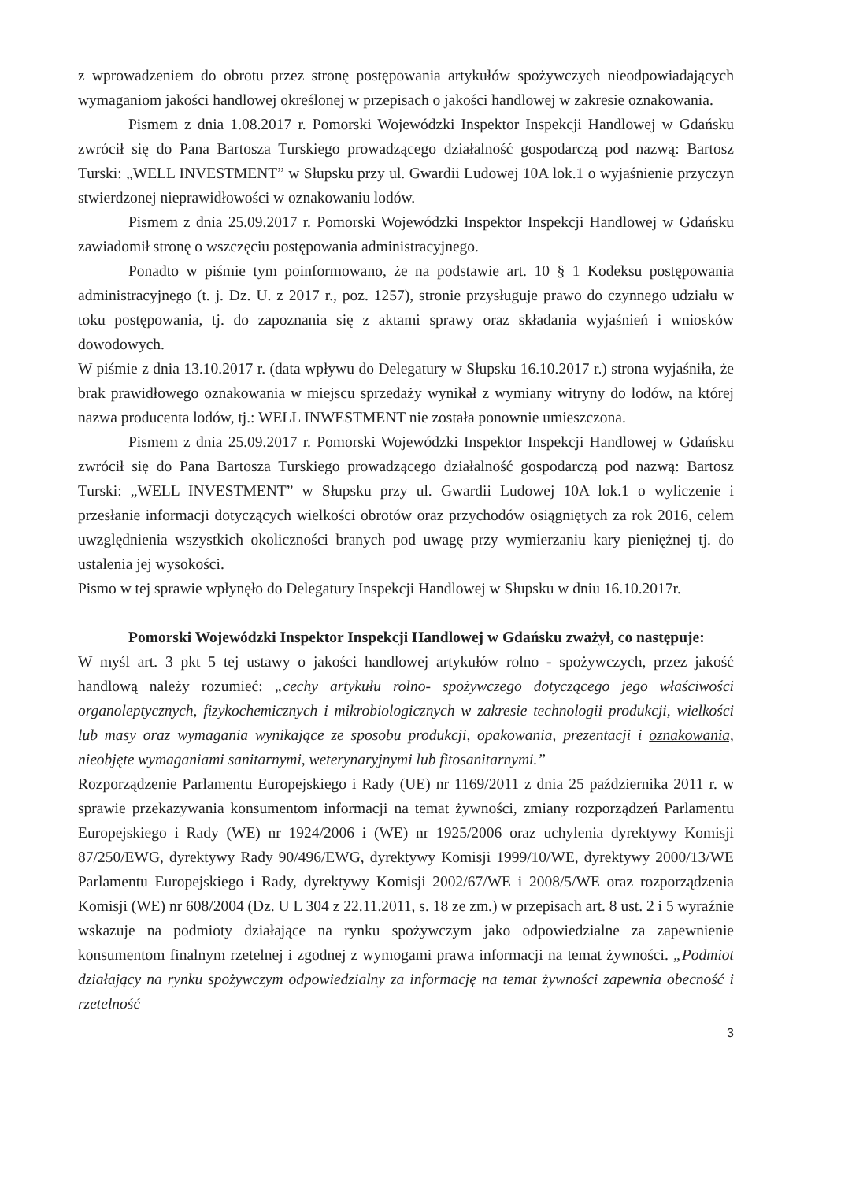z wprowadzeniem do obrotu przez stronę postępowania artykułów spożywczych nieodpowiadających wymaganiom jakości handlowej określonej w przepisach o jakości handlowej w zakresie oznakowania.
Pismem z dnia 1.08.2017 r. Pomorski Wojewódzki Inspektor Inspekcji Handlowej w Gdańsku zwrócił się do Pana Bartosza Turskiego prowadzącego działalność gospodarczą pod nazwą: Bartosz Turski: „WELL INVESTMENT” w Słupsku przy ul. Gwardii Ludowej 10A lok.1 o wyjaśnienie przyczyn stwierdzonej nieprawidłowości w oznakowaniu lodów.
Pismem z dnia 25.09.2017 r. Pomorski Wojewódzki Inspektor Inspekcji Handlowej w Gdańsku zawiadomił stronę o wszczęciu postępowania administracyjnego.
Ponadto w piśmie tym poinformowano, że na podstawie art. 10 § 1 Kodeksu postępowania administracyjnego (t. j. Dz. U. z 2017 r., poz. 1257), stronie przysługuje prawo do czynnego udziału w toku postępowania, tj. do zapoznania się z aktami sprawy oraz składania wyjaśnień i wniosków dowodowych.
W piśmie z dnia 13.10.2017 r. (data wpływu do Delegatury w Słupsku 16.10.2017 r.) strona wyjaśniła, że brak prawidłowego oznakowania w miejscu sprzedaży wynikał z wymiany witryny do lodów, na której nazwa producenta lodów, tj.: WELL INWESTMENT nie została ponownie umieszczona.
Pismem z dnia 25.09.2017 r. Pomorski Wojewódzki Inspektor Inspekcji Handlowej w Gdańsku zwrócił się do Pana Bartosza Turskiego prowadzącego działalność gospodarczą pod nazwą: Bartosz Turski: „WELL INVESTMENT” w Słupsku przy ul. Gwardii Ludowej 10A lok.1 o wyliczenie i przesłanie informacji dotyczących wielkości obrotów oraz przychodów osiągniętych za rok 2016, celem uwzględnienia wszystkich okoliczności branych pod uwagę przy wymierzaniu kary pieniężnej tj. do ustalenia jej wysokości.
Pismo w tej sprawie wpłynęło do Delegatury Inspekcji Handlowej w Słupsku w dniu 16.10.2017r.
Pomorski Wojewódzki Inspektor Inspekcji Handlowej w Gdańsku zważył, co następuje:
W myśl art. 3 pkt 5 tej ustawy o jakości handlowej artykułów rolno - spożywczych, przez jakość handlową należy rozumieć: „cechy artykułu rolno- spożywczego dotyczącego jego właściwości organoleptycznych, fizykochemicznych i mikrobiologicznych w zakresie technologii produkcji, wielkości lub masy oraz wymagania wynikające ze sposobu produkcji, opakowania, prezentacji i oznakowania, nieobjęte wymaganiami sanitarnymi, weterynaryjnymi lub fitosanitarnymi.”
Rozporządzenie Parlamentu Europejskiego i Rady (UE) nr 1169/2011 z dnia 25 października 2011 r. w sprawie przekazywania konsumentom informacji na temat żywności, zmiany rozporządzeń Parlamentu Europejskiego i Rady (WE) nr 1924/2006 i (WE) nr 1925/2006 oraz uchylenia dyrektywy Komisji 87/250/EWG, dyrektywy Rady 90/496/EWG, dyrektywy Komisji 1999/10/WE, dyrektywy 2000/13/WE Parlamentu Europejskiego i Rady, dyrektywy Komisji 2002/67/WE i 2008/5/WE oraz rozporządzenia Komisji (WE) nr 608/2004 (Dz. U L 304 z 22.11.2011, s. 18 ze zm.) w przepisach art. 8 ust. 2 i 5 wyraźnie wskazuje na podmioty działające na rynku spożywczym jako odpowiedzialne za zapewnienie konsumentom finalnym rzetelnej i zgodnej z wymogami prawa informacji na temat żywności. „Podmiot działający na rynku spożywczym odpowiedzialny za informację na temat żywności zapewnia obecność i rzetelność
3